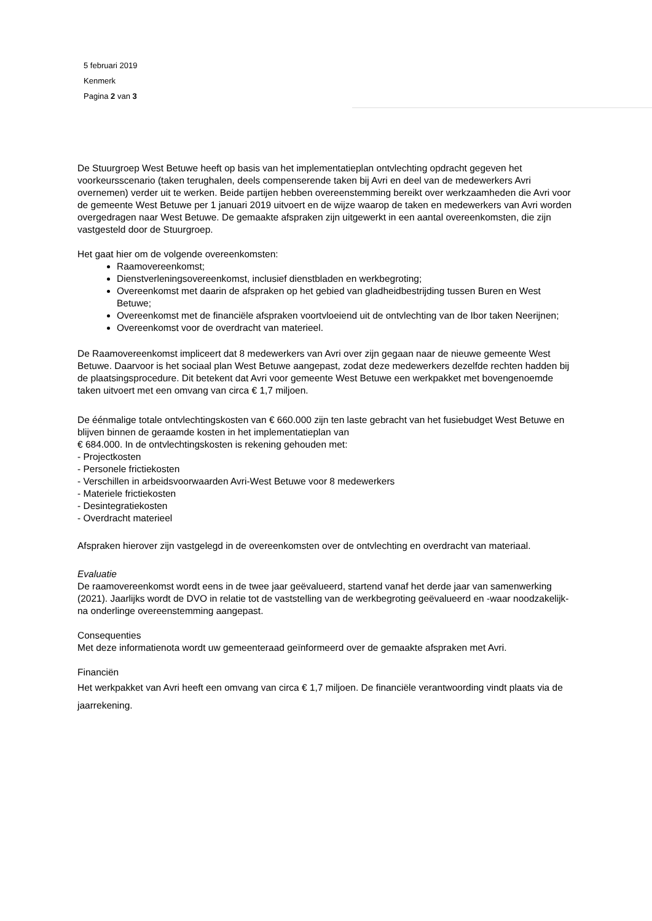5 februari 2019
Kenmerk
Pagina 2 van 3
De Stuurgroep West Betuwe heeft op basis van het implementatieplan ontvlechting opdracht gegeven het voorkeursscenario (taken terughalen, deels compenserende taken bij Avri en deel van de medewerkers Avri overnemen) verder uit te werken. Beide partijen hebben overeenstemming bereikt over werkzaamheden die Avri voor de gemeente West Betuwe per 1 januari 2019 uitvoert en de wijze waarop de taken en medewerkers van Avri worden overgedragen naar West Betuwe. De gemaakte afspraken zijn uitgewerkt in een aantal overeenkomsten, die zijn vastgesteld door de Stuurgroep.
Het gaat hier om de volgende overeenkomsten:
Raamovereenkomst;
Dienstverleningsovereenkomst, inclusief dienstbladen en werkbegroting;
Overeenkomst met daarin de afspraken op het gebied van gladheidbestrijding tussen Buren en West Betuwe;
Overeenkomst met de financiële afspraken voortvloeiend uit de ontvlechting van de Ibor taken Neerijnen;
Overeenkomst voor de overdracht van materieel.
De Raamovereenkomst impliceert dat 8 medewerkers van Avri over zijn gegaan naar de nieuwe gemeente West Betuwe. Daarvoor is het sociaal plan West Betuwe aangepast, zodat deze medewerkers dezelfde rechten hadden bij de plaatsingsprocedure. Dit betekent dat Avri voor gemeente West Betuwe een werkpakket met bovengenoemde taken uitvoert met een omvang van circa € 1,7 miljoen.
De éénmalige totale ontvlechtingskosten van € 660.000 zijn ten laste gebracht van het fusiebudget West Betuwe en blijven binnen de geraamde kosten in het implementatieplan van
€ 684.000. In de ontvlechtingskosten is rekening gehouden met:
- Projectkosten
- Personele frictiekosten
- Verschillen in arbeidsvoorwaarden Avri-West Betuwe voor 8 medewerkers
- Materiele frictiekosten
- Desintegratiekosten
- Overdracht materieel
Afspraken hierover zijn vastgelegd in de overeenkomsten over de ontvlechting en overdracht van materiaal.
Evaluatie
De raamovereenkomst wordt eens in de twee jaar geëvalueerd, startend vanaf het derde jaar van samenwerking (2021). Jaarlijks wordt de DVO in relatie tot de vaststelling van de werkbegroting geëvalueerd en -waar noodzakelijk- na onderlinge overeenstemming aangepast.
Consequenties
Met deze informatienota wordt uw gemeenteraad geïnformeerd over de gemaakte afspraken met Avri.
Financiën
Het werkpakket van Avri heeft een omvang van circa € 1,7 miljoen. De financiële verantwoording vindt plaats via de jaarrekening.